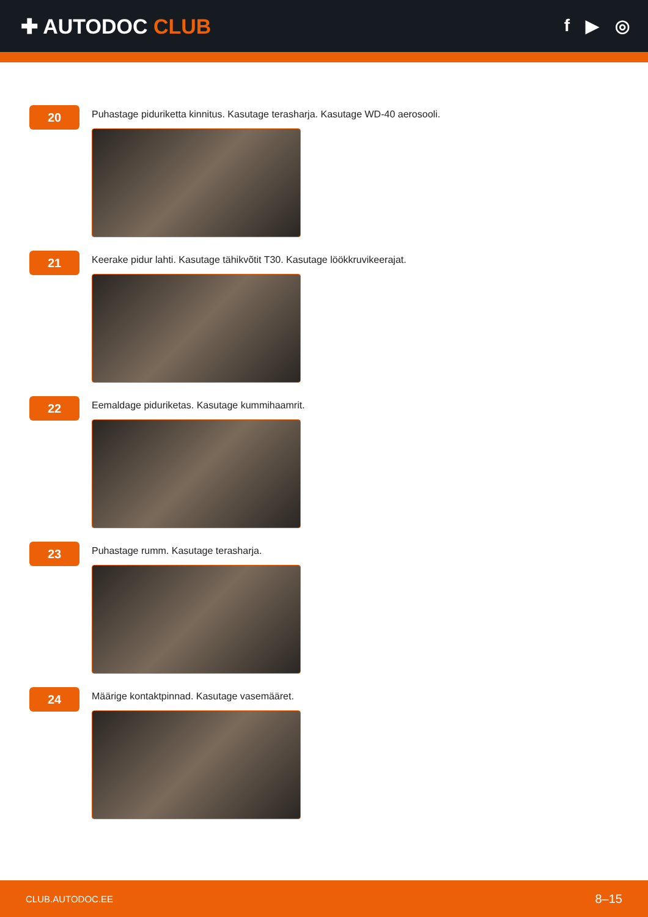✚ AUTODOC CLUB
f ▶ ◎
20
Puhastage piduriketta kinnitus. Kasutage terasharja. Kasutage WD-40 aerosooli.
21
Keerake pidur lahti. Kasutage tähikvõtit T30. Kasutage löökkruvikeerajat.
22
Eemaldage piduriketas. Kasutage kummihaamrit.
23
Puhastage rumm. Kasutage terasharja.
24
Määrige kontaktpinnad. Kasutage vasemääret.
CLUB.AUTODOC.EE 8–15